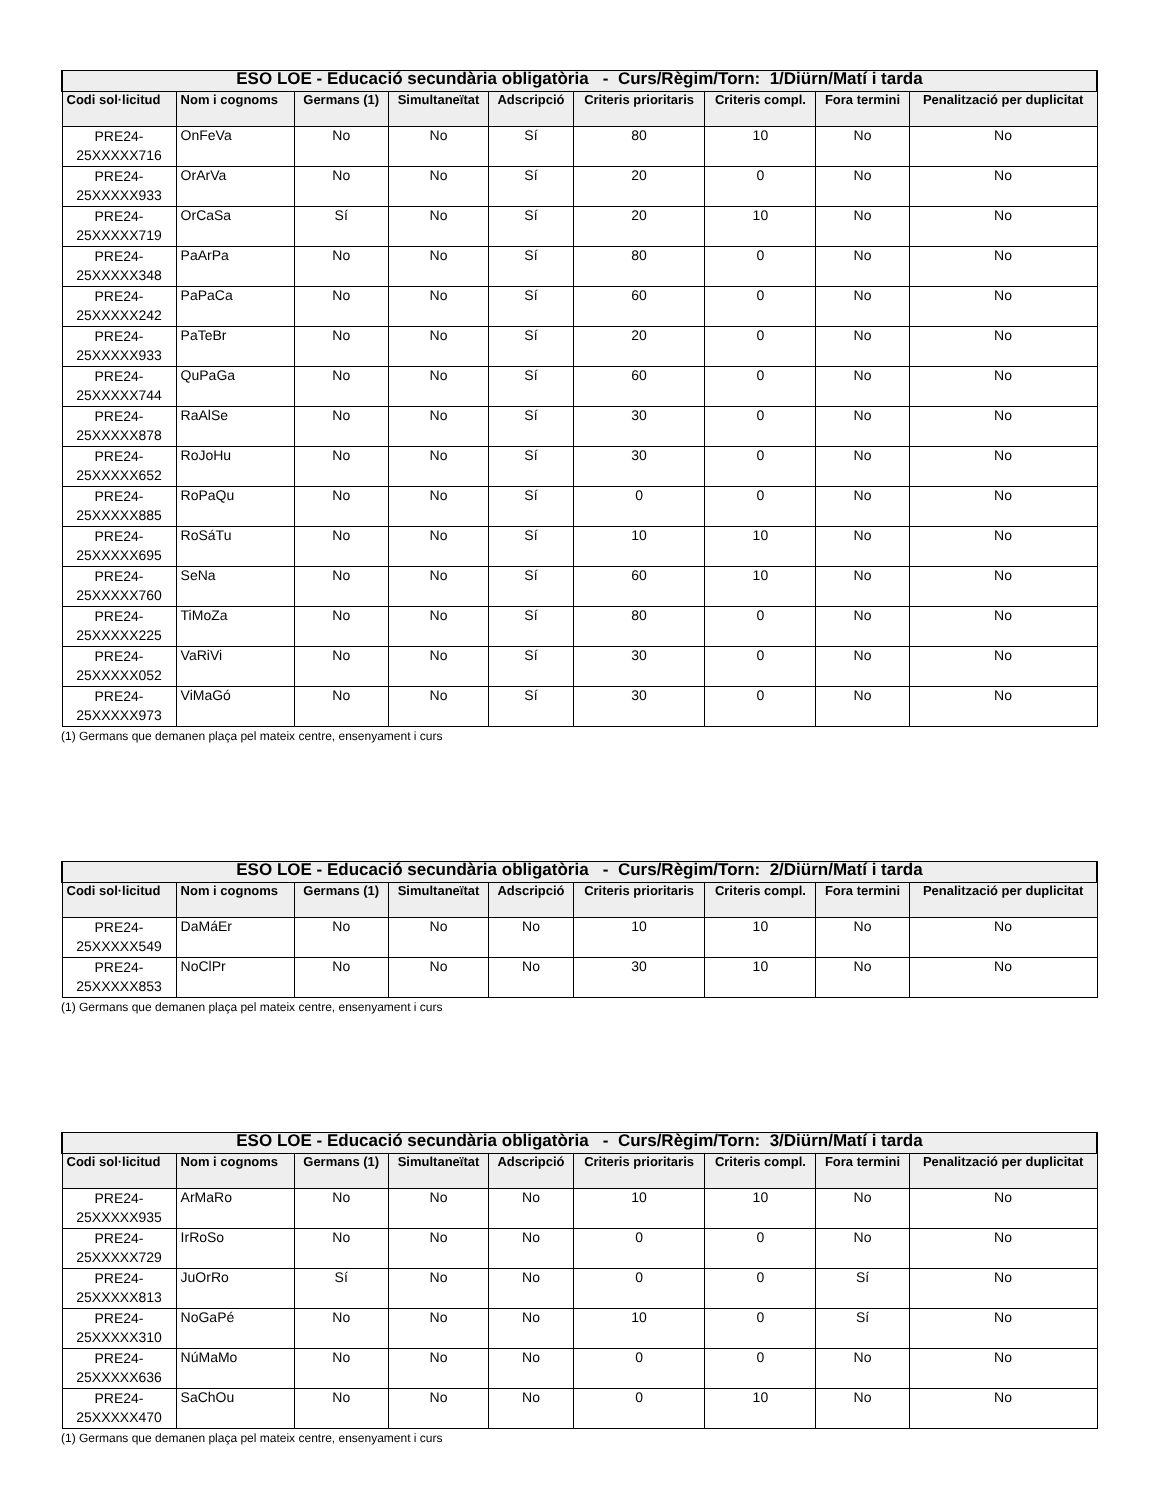| ESO LOE - Educació secundària obligatòria - Curs/Règim/Torn: 1/Diürn/Matí i tarda | | | | | | | | |
| --- | --- | --- | --- | --- | --- | --- | --- | --- |
| Codi sol·licitud | Nom i cognoms | Germans (1) | Simultaneïtat | Adscripció | Criteris prioritaris | Criteris compl. | Fora termini | Penalització per duplicitat |
| PRE24- 25XXXXX716 | OnFeVa | No | No | Sí | 80 | 10 | No | No |
| PRE24- 25XXXXX933 | OrArVa | No | No | Sí | 20 | 0 | No | No |
| PRE24- 25XXXXX719 | OrCaSa | Sí | No | Sí | 20 | 10 | No | No |
| PRE24- 25XXXXX348 | PaArPa | No | No | Sí | 80 | 0 | No | No |
| PRE24- 25XXXXX242 | PaPaCa | No | No | Sí | 60 | 0 | No | No |
| PRE24- 25XXXXX933 | PaTeBr | No | No | Sí | 20 | 0 | No | No |
| PRE24- 25XXXXX744 | QuPaGa | No | No | Sí | 60 | 0 | No | No |
| PRE24- 25XXXXX878 | RaAlSe | No | No | Sí | 30 | 0 | No | No |
| PRE24- 25XXXXX652 | RoJoHu | No | No | Sí | 30 | 0 | No | No |
| PRE24- 25XXXXX885 | RoPaQu | No | No | Sí | 0 | 0 | No | No |
| PRE24- 25XXXXX695 | RoSáTu | No | No | Sí | 10 | 10 | No | No |
| PRE24- 25XXXXX760 | SeNa | No | No | Sí | 60 | 10 | No | No |
| PRE24- 25XXXXX225 | TiMoZa | No | No | Sí | 80 | 0 | No | No |
| PRE24- 25XXXXX052 | VaRiVi | No | No | Sí | 30 | 0 | No | No |
| PRE24- 25XXXXX973 | ViMaGó | No | No | Sí | 30 | 0 | No | No |
(1) Germans que demanen plaça pel mateix centre, ensenyament i curs
| ESO LOE - Educació secundària obligatòria - Curs/Règim/Torn: 2/Diürn/Matí i tarda | | | | | | | | |
| --- | --- | --- | --- | --- | --- | --- | --- | --- |
| Codi sol·licitud | Nom i cognoms | Germans (1) | Simultaneïtat | Adscripció | Criteris prioritaris | Criteris compl. | Fora termini | Penalització per duplicitat |
| PRE24- 25XXXXX549 | DaMáEr | No | No | No | 10 | 10 | No | No |
| PRE24- 25XXXXX853 | NoClPr | No | No | No | 30 | 10 | No | No |
(1) Germans que demanen plaça pel mateix centre, ensenyament i curs
| ESO LOE - Educació secundària obligatòria - Curs/Règim/Torn: 3/Diürn/Matí i tarda | | | | | | | | |
| --- | --- | --- | --- | --- | --- | --- | --- | --- |
| Codi sol·licitud | Nom i cognoms | Germans (1) | Simultaneïtat | Adscripció | Criteris prioritaris | Criteris compl. | Fora termini | Penalització per duplicitat |
| PRE24- 25XXXXX935 | ArMaRo | No | No | No | 10 | 10 | No | No |
| PRE24- 25XXXXX729 | IrRoSo | No | No | No | 0 | 0 | No | No |
| PRE24- 25XXXXX813 | JuOrRo | Sí | No | No | 0 | 0 | Sí | No |
| PRE24- 25XXXXX310 | NoGaPé | No | No | No | 10 | 0 | Sí | No |
| PRE24- 25XXXXX636 | NúMaMo | No | No | No | 0 | 0 | No | No |
| PRE24- 25XXXXX470 | SaChOu | No | No | No | 0 | 10 | No | No |
(1) Germans que demanen plaça pel mateix centre, ensenyament i curs